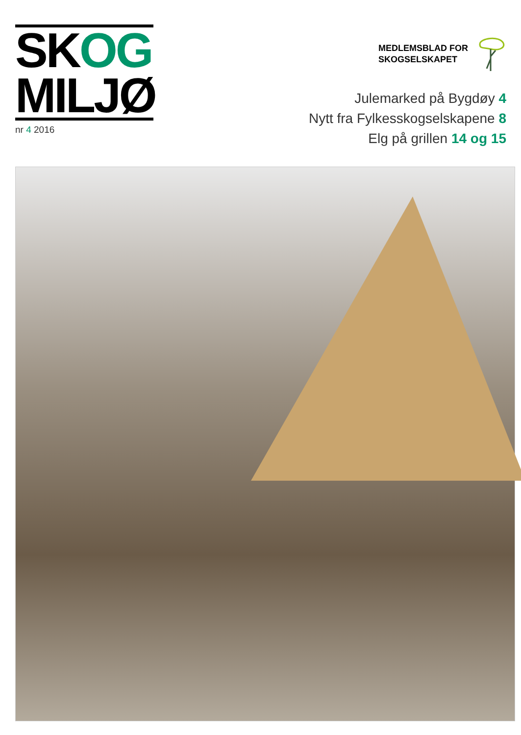SKOG
MILJØ
nr 4 2016
MEDLEMSBLAD FOR
SKOGSELSKAPET
Julemarked på Bygdøy 4
Nytt fra Fylkesskogselskapene 8
Elg på grillen 14 og 15